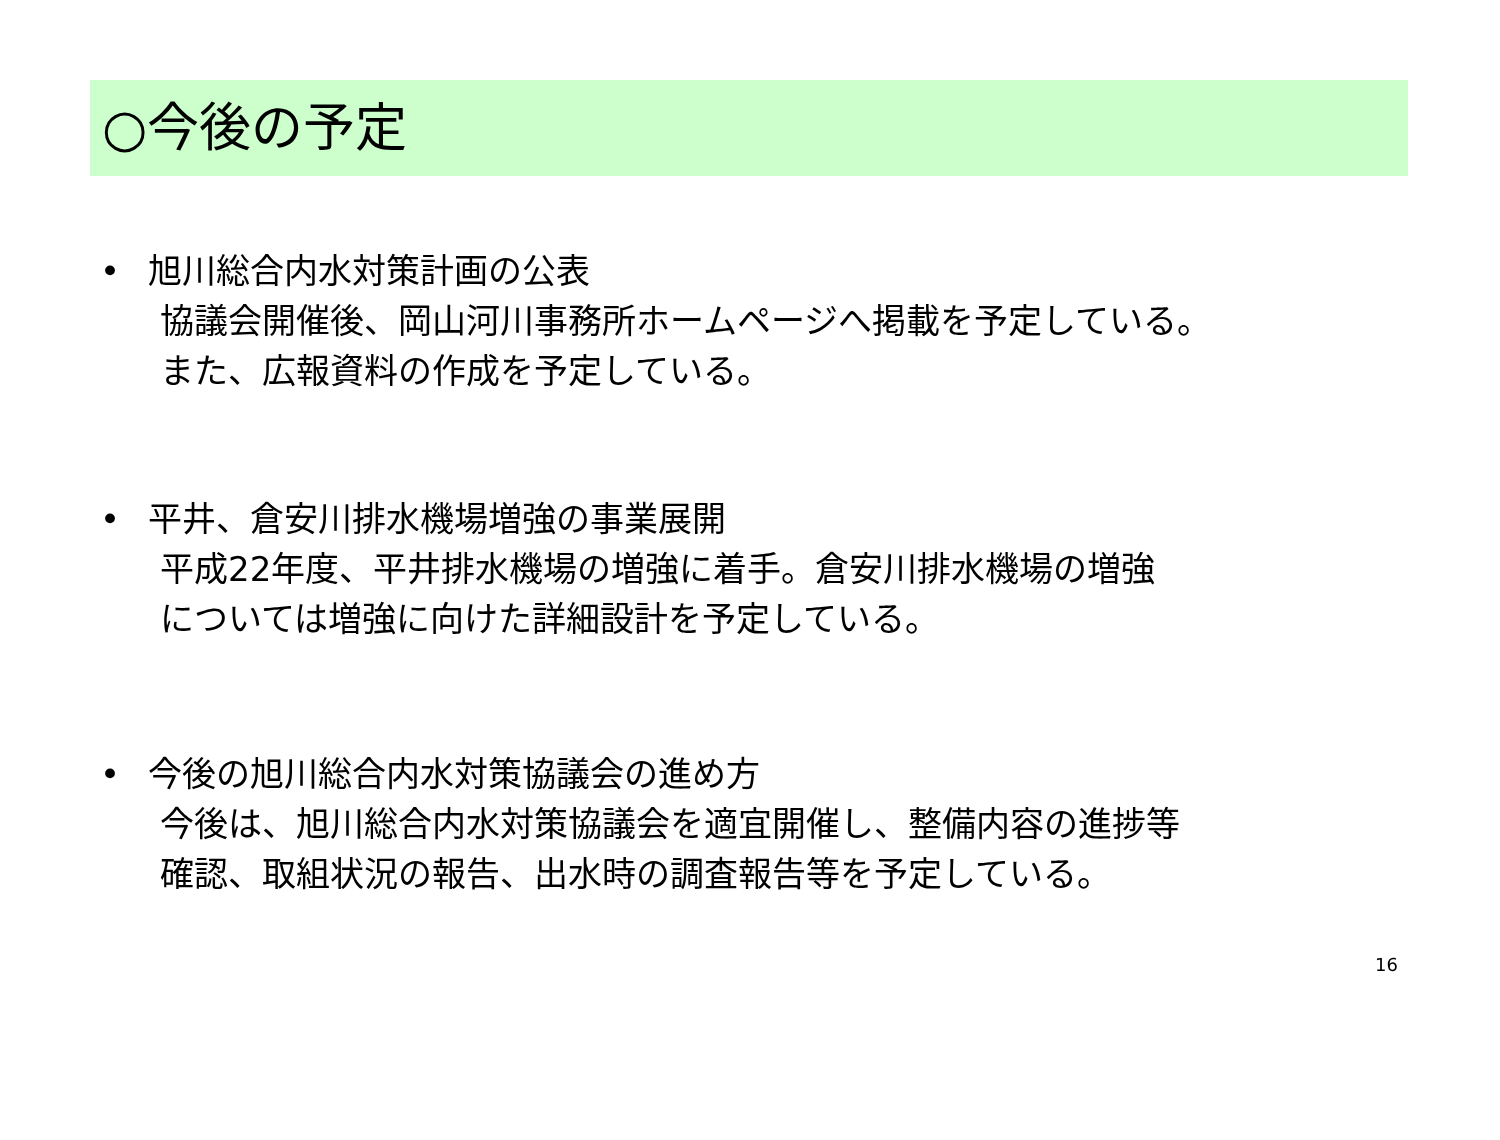○今後の予定
• 旭川総合内水対策計画の公表
協議会開催後、岡山河川事務所ホームページへ掲載を予定している。
また、広報資料の作成を予定している。
• 平井、倉安川排水機場増強の事業展開
平成22年度、平井排水機場の増強に着手。倉安川排水機場の増強
については増強に向けた詳細設計を予定している。
• 今後の旭川総合内水対策協議会の進め方
今後は、旭川総合内水対策協議会を適宜開催し、整備内容の進捗等
確認、取組状況の報告、出水時の調査報告等を予定している。
16